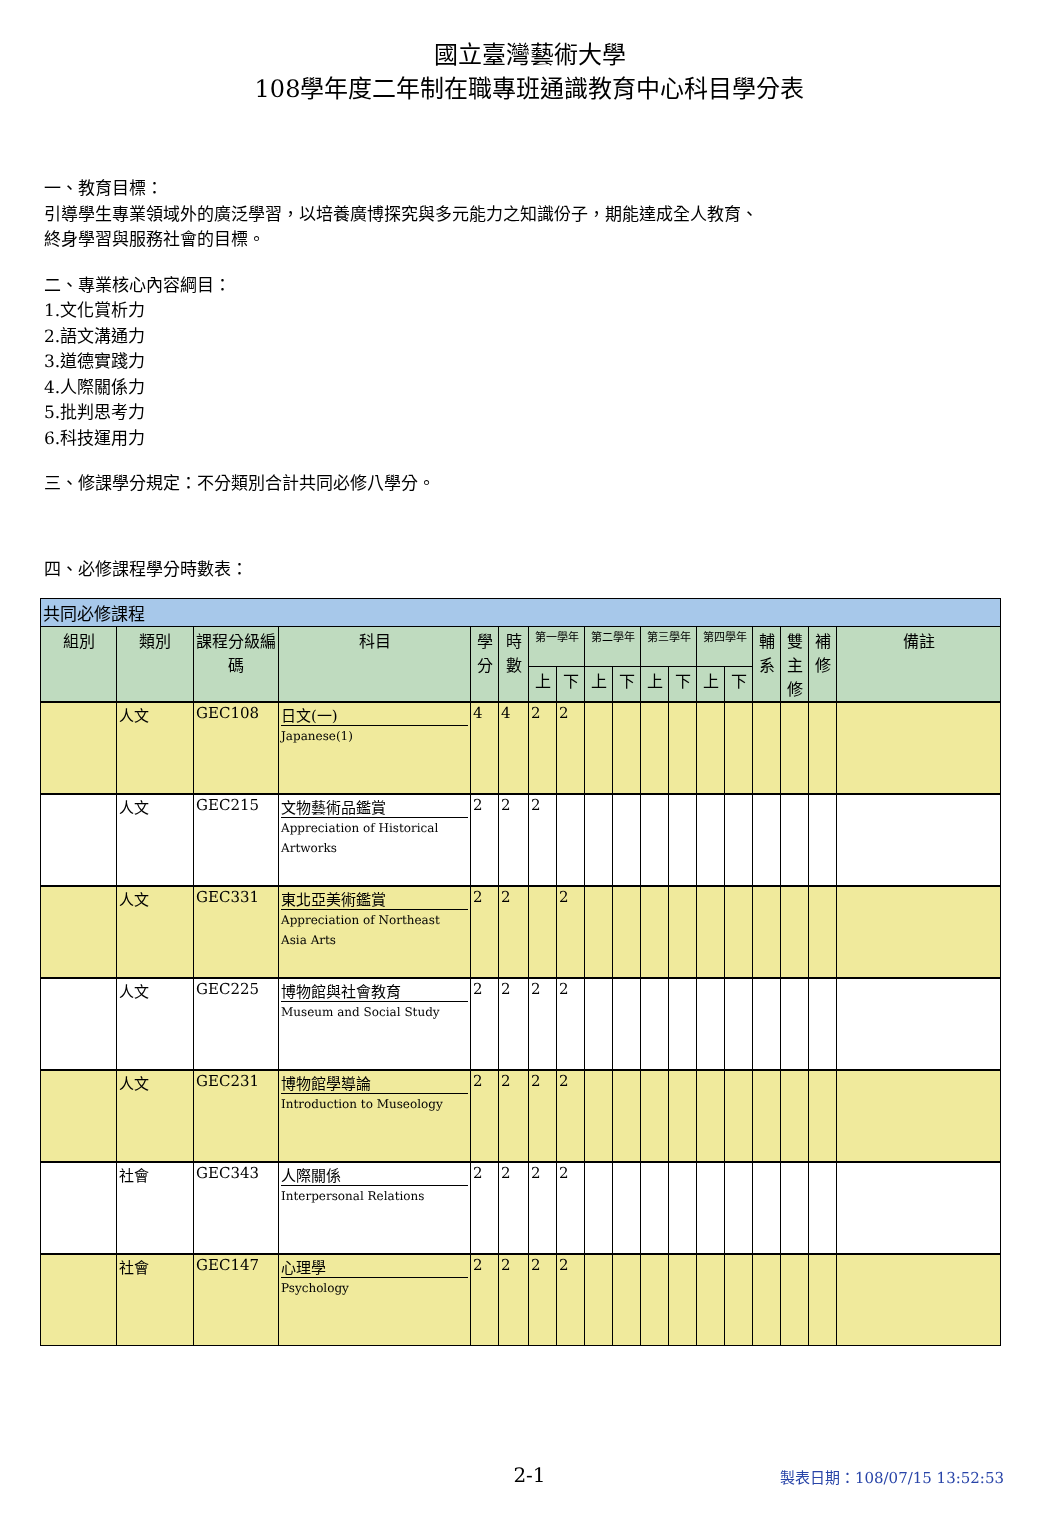國立臺灣藝術大學
108學年度二年制在職專班通識教育中心科目學分表
一、教育目標：
引導學生專業領域外的廣泛學習，以培養廣博探究與多元能力之知識份子，期能達成全人教育、
終身學習與服務社會的目標。
二、專業核心內容綱目：
1.文化賞析力
2.語文溝通力
3.道德實踐力
4.人際關係力
5.批判思考力
6.科技運用力
三、修課學分規定：不分類別合計共同必修八學分。
四、必修課程學分時數表：
| 共同必修課程 | | | | | | | | | | | | | | | | | |
| --- | --- | --- | --- | --- | --- | --- | --- | --- | --- | --- | --- | --- | --- | --- | --- | --- | --- |
| 組別 | 類別 | 課程分級編碼 | 科目 | 學分 | 時數 | 第一學年 | | 第二學年 | | 第三學年 | | 第四學年 | | 輔系 | 雙主修 | 補修 | 備註 |
| | | | | | | 上 | 下 | 上 | 下 | 上 | 下 | 上 | 下 | | | | |
| | 人文 | GEC108 | 日文(一) Japanese(1) | 4 | 4 | 2 | 2 | | | | | | | | | | |
| | 人文 | GEC215 | 文物藝術品鑑賞 Appreciation of Historical Artworks | 2 | 2 | 2 | | | | | | | | | | | |
| | 人文 | GEC331 | 東北亞美術鑑賞 Appreciation of Northeast Asia Arts | 2 | 2 | | 2 | | | | | | | | | | |
| | 人文 | GEC225 | 博物館與社會教育 Museum and Social Study | 2 | 2 | 2 | 2 | | | | | | | | | | |
| | 人文 | GEC231 | 博物館學導論 Introduction to Museology | 2 | 2 | 2 | 2 | | | | | | | | | | |
| | 社會 | GEC343 | 人際關係 Interpersonal Relations | 2 | 2 | 2 | 2 | | | | | | | | | | |
| | 社會 | GEC147 | 心理學 Psychology | 2 | 2 | 2 | 2 | | | | | | | | | | |
2-1 製表日期：108/07/15 13:52:53